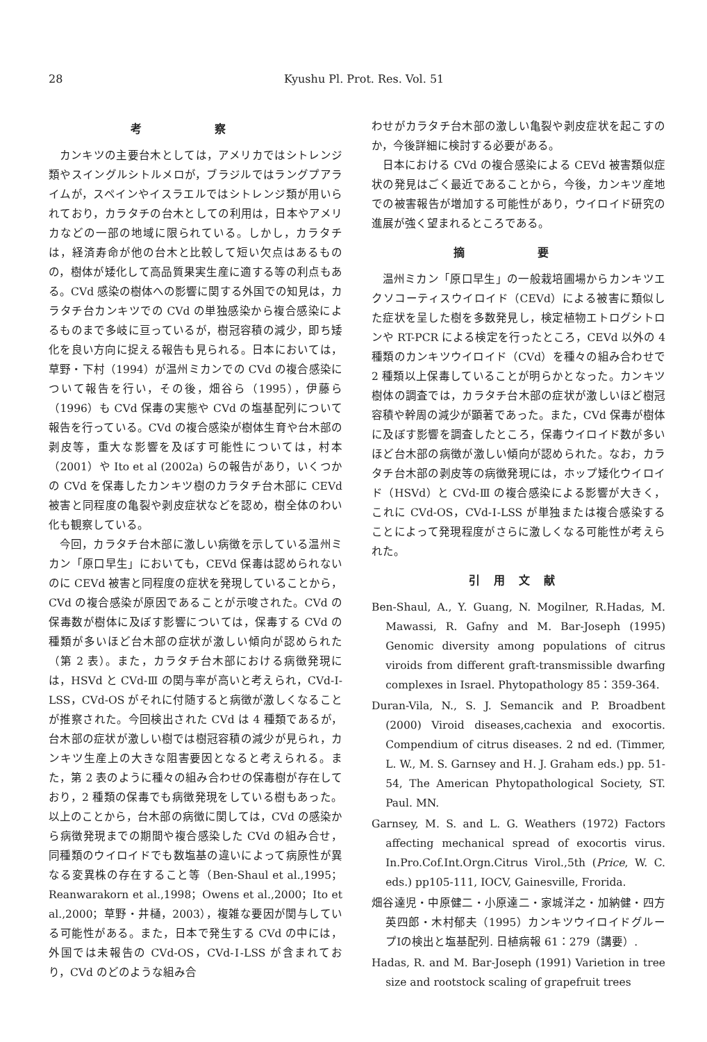28 Kyushu Pl. Prot. Res. Vol. 51
考 察
カンキツの主要台木としては，アメリカではシトレンジ類やスイングルシトルメロが，ブラジルではラングプアライムが，スペインやイスラエルではシトレンジ類が用いられており，カラタチの台木としての利用は，日本やアメリカなどの一部の地域に限られている。しかし，カラタチは，経済寿命が他の台木と比較して短い欠点はあるものの，樹体が矮化して高品質果実生産に適する等の利点もある。CVd 感染の樹体への影響に関する外国での知見は，カラタチ台カンキツでの CVd の単独感染から複合感染によるものまで多岐に亘っているが，樹冠容積の減少，即ち矮化を良い方向に捉える報告も見られる。日本においては，草野・下村（1994）が温州ミカンでの CVd の複合感染について報告を行い，その後，畑谷ら（1995），伊藤ら（1996）も CVd 保毒の実態や CVd の塩基配列について報告を行っている。CVd の複合感染が樹体生育や台木部の剥皮等，重大な影響を及ぼす可能性については，村本（2001）や Ito et al (2002a) らの報告があり，いくつかの CVd を保毒したカンキツ樹のカラタチ台木部に CEVd 被害と同程度の亀裂や剥皮症状などを認め，樹全体のわい化も観察している。
今回，カラタチ台木部に激しい病徴を示している温州ミカン「原口早生」においても，CEVd 保毒は認められないのに CEVd 被害と同程度の症状を発現していることから，CVd の複合感染が原因であることが示唆された。CVd の保毒数が樹体に及ぼす影響については，保毒する CVd の種類が多いほど台木部の症状が激しい傾向が認められた（第 2 表）。また，カラタチ台木部における病徴発現には，HSVd と CVd-Ⅲ の関与率が高いと考えられ，CVd-Ⅰ-LSS，CVd-OS がそれに付随すると病徴が激しくなることが推察された。今回検出された CVd は 4 種類であるが，台木部の症状が激しい樹では樹冠容積の減少が見られ，カンキツ生産上の大きな阻害要因となると考えられる。また，第 2 表のように種々の組み合わせの保毒樹が存在しており，2 種類の保毒でも病徴発現をしている樹もあった。以上のことから，台木部の病徴に関しては，CVd の感染から病徴発現までの期間や複合感染した CVd の組み合せ，同種類のウイロイドでも数塩基の違いによって病原性が異なる変異株の存在すること等（Ben-Shaul et al.,1995；Reanwarakorn et al.,1998；Owens et al.,2000；Ito et al.,2000；草野・井樋，2003），複雑な要因が関与している可能性がある。また，日本で発生する CVd の中には，外国では未報告の CVd-OS，CVd-Ⅰ-LSS が含まれており，CVd のどのような組み合
わせがカラタチ台木部の激しい亀裂や剥皮症状を起こすのか，今後詳細に検討する必要がある。
日本における CVd の複合感染による CEVd 被害類似症状の発見はごく最近であることから，今後，カンキツ産地での被害報告が増加する可能性があり，ウイロイド研究の進展が強く望まれるところである。
摘 要
温州ミカン「原口早生」の一般栽培圃場からカンキツエクソコーティスウイロイド（CEVd）による被害に類似した症状を呈した樹を多数発見し，検定植物エトログシトロンや RT-PCR による検定を行ったところ，CEVd 以外の 4 種類のカンキツウイロイド（CVd）を種々の組み合わせで 2 種類以上保毒していることが明らかとなった。カンキツ樹体の調査では，カラタチ台木部の症状が激しいほど樹冠容積や幹周の減少が顕著であった。また，CVd 保毒が樹体に及ぼす影響を調査したところ，保毒ウイロイド数が多いほど台木部の病徴が激しい傾向が認められた。なお，カラタチ台木部の剥皮等の病徴発現には，ホップ矮化ウイロイド（HSVd）と CVd-Ⅲ の複合感染による影響が大きく，これに CVd-OS，CVd-Ⅰ-LSS が単独または複合感染することによって発現程度がさらに激しくなる可能性が考えられた。
引用文献
Ben-Shaul, A., Y. Guang, N. Mogilner, R.Hadas, M. Mawassi, R. Gafny and M. Bar-Joseph (1995) Genomic diversity among populations of citrus viroids from different graft-transmissible dwarfing complexes in Israel. Phytopathology 85：359-364.
Duran-Vila, N., S. J. Semancik and P. Broadbent (2000) Viroid diseases,cachexia and exocortis. Compendium of citrus diseases. 2 nd ed. (Timmer, L. W., M. S. Garnsey and H. J. Graham eds.) pp. 51-54, The American Phytopathological Society, ST. Paul. MN.
Garnsey, M. S. and L. G. Weathers (1972) Factors affecting mechanical spread of exocortis virus. In.Pro.Cof.Int.Orgn.Citrus Virol.,5th (Price, W. C. eds.) pp105-111, IOCV, Gainesville, Frorida.
畑谷達児・中原健二・小原達二・家城洋之・加納健・四方英四郎・木村郁夫（1995）カンキツウイロイドグループⅠの検出と塩基配列. 日植病報 61：279（講要）.
Hadas, R. and M. Bar-Joseph (1991) Varietion in tree size and rootstock scaling of grapefruit trees